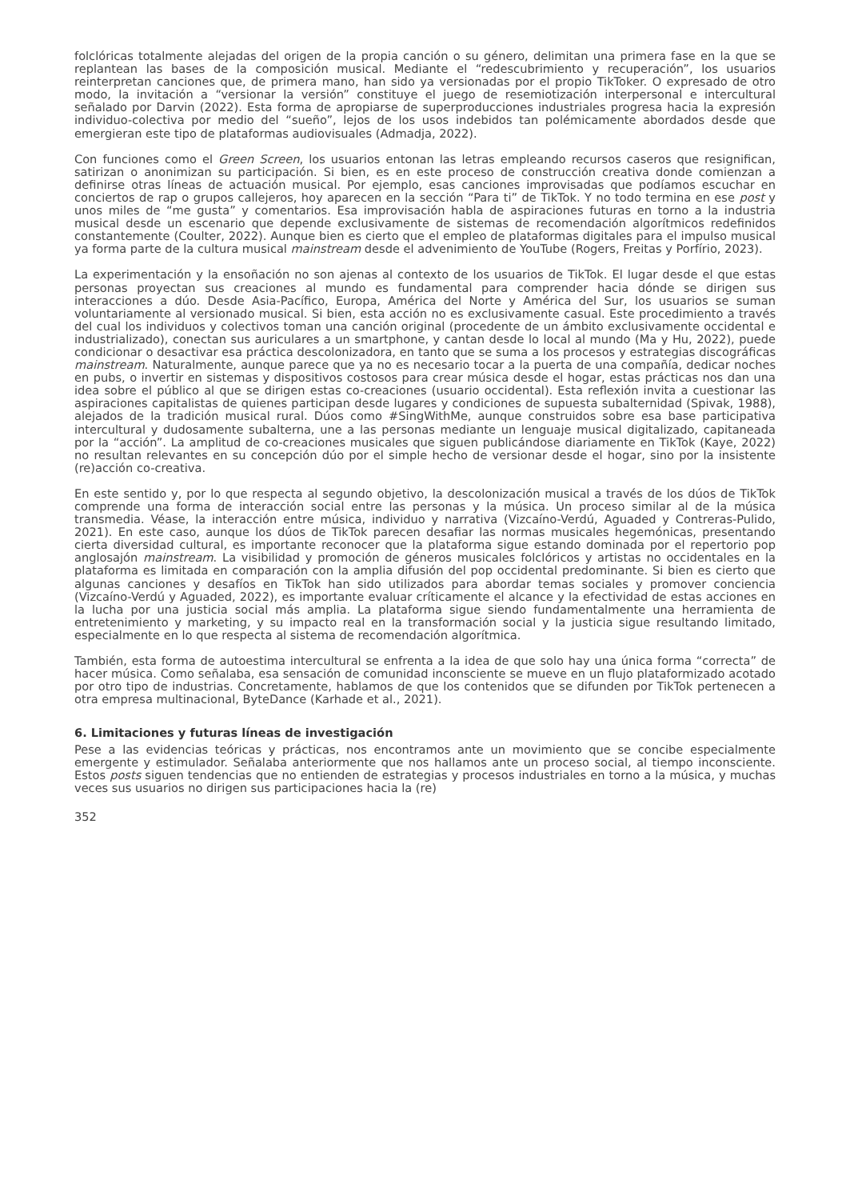folclóricas totalmente alejadas del origen de la propia canción o su género, delimitan una primera fase en la que se replantean las bases de la composición musical. Mediante el “redescubrimiento y recuperación”, los usuarios reinterpretan canciones que, de primera mano, han sido ya versionadas por el propio TikToker. O expresado de otro modo, la invitación a “versionar la versión” constituye el juego de resemiotización interpersonal e intercultural señalado por Darvin (2022). Esta forma de apropiarse de superproducciones industriales progresa hacia la expresión individuo-colectiva por medio del “sueño”, lejos de los usos indebidos tan polémicamente abordados desde que emergieran este tipo de plataformas audiovisuales (Admadja, 2022).
Con funciones como el Green Screen, los usuarios entonan las letras empleando recursos caseros que resignifican, satirizan o anonimizan su participación. Si bien, es en este proceso de construcción creativa donde comienzan a definirse otras líneas de actuación musical. Por ejemplo, esas canciones improvisadas que podíamos escuchar en conciertos de rap o grupos callejeros, hoy aparecen en la sección “Para ti” de TikTok. Y no todo termina en ese post y unos miles de “me gusta” y comentarios. Esa improvisación habla de aspiraciones futuras en torno a la industria musical desde un escenario que depende exclusivamente de sistemas de recomendación algorítmicos redefinidos constantemente (Coulter, 2022). Aunque bien es cierto que el empleo de plataformas digitales para el impulso musical ya forma parte de la cultura musical mainstream desde el advenimiento de YouTube (Rogers, Freitas y Porfírio, 2023).
La experimentación y la ensoñación no son ajenas al contexto de los usuarios de TikTok. El lugar desde el que estas personas proyectan sus creaciones al mundo es fundamental para comprender hacia dónde se dirigen sus interacciones a dúo. Desde Asia-Pacífico, Europa, América del Norte y América del Sur, los usuarios se suman voluntariamente al versionado musical. Si bien, esta acción no es exclusivamente casual. Este procedimiento a través del cual los individuos y colectivos toman una canción original (procedente de un ámbito exclusivamente occidental e industrializado), conectan sus auriculares a un smartphone, y cantan desde lo local al mundo (Ma y Hu, 2022), puede condicionar o desactivar esa práctica descolonizadora, en tanto que se suma a los procesos y estrategias discográficas mainstream. Naturalmente, aunque parece que ya no es necesario tocar a la puerta de una compañía, dedicar noches en pubs, o invertir en sistemas y dispositivos costosos para crear música desde el hogar, estas prácticas nos dan una idea sobre el público al que se dirigen estas co-creaciones (usuario occidental). Esta reflexión invita a cuestionar las aspiraciones capitalistas de quienes participan desde lugares y condiciones de supuesta subalternidad (Spivak, 1988), alejados de la tradición musical rural. Dúos como #SingWithMe, aunque construidos sobre esa base participativa intercultural y dudosamente subalterna, une a las personas mediante un lenguaje musical digitalizado, capitaneada por la “acción”. La amplitud de co-creaciones musicales que siguen publicándose diariamente en TikTok (Kaye, 2022) no resultan relevantes en su concepción dúo por el simple hecho de versionar desde el hogar, sino por la insistente (re)acción co-creativa.
En este sentido y, por lo que respecta al segundo objetivo, la descolonización musical a través de los dúos de TikTok comprende una forma de interacción social entre las personas y la música. Un proceso similar al de la música transmedia. Véase, la interacción entre música, individuo y narrativa (Vizcaíno-Verdú, Aguaded y Contreras-Pulido, 2021). En este caso, aunque los dúos de TikTok parecen desafiar las normas musicales hegemónicas, presentando cierta diversidad cultural, es importante reconocer que la plataforma sigue estando dominada por el repertorio pop anglosajón mainstream. La visibilidad y promoción de géneros musicales folclóricos y artistas no occidentales en la plataforma es limitada en comparación con la amplia difusión del pop occidental predominante. Si bien es cierto que algunas canciones y desafíos en TikTok han sido utilizados para abordar temas sociales y promover conciencia (Vizcaíno-Verdú y Aguaded, 2022), es importante evaluar críticamente el alcance y la efectividad de estas acciones en la lucha por una justicia social más amplia. La plataforma sigue siendo fundamentalmente una herramienta de entretenimiento y marketing, y su impacto real en la transformación social y la justicia sigue resultando limitado, especialmente en lo que respecta al sistema de recomendación algorítmica.
También, esta forma de autoestima intercultural se enfrenta a la idea de que solo hay una única forma “correcta” de hacer música. Como señalaba, esa sensación de comunidad inconsciente se mueve en un flujo plataformizado acotado por otro tipo de industrias. Concretamente, hablamos de que los contenidos que se difunden por TikTok pertenecen a otra empresa multinacional, ByteDance (Karhade et al., 2021).
6. Limitaciones y futuras líneas de investigación
Pese a las evidencias teóricas y prácticas, nos encontramos ante un movimiento que se concibe especialmente emergente y estimulador. Señalaba anteriormente que nos hallamos ante un proceso social, al tiempo inconsciente. Estos posts siguen tendencias que no entienden de estrategias y procesos industriales en torno a la música, y muchas veces sus usuarios no dirigen sus participaciones hacia la (re)
352